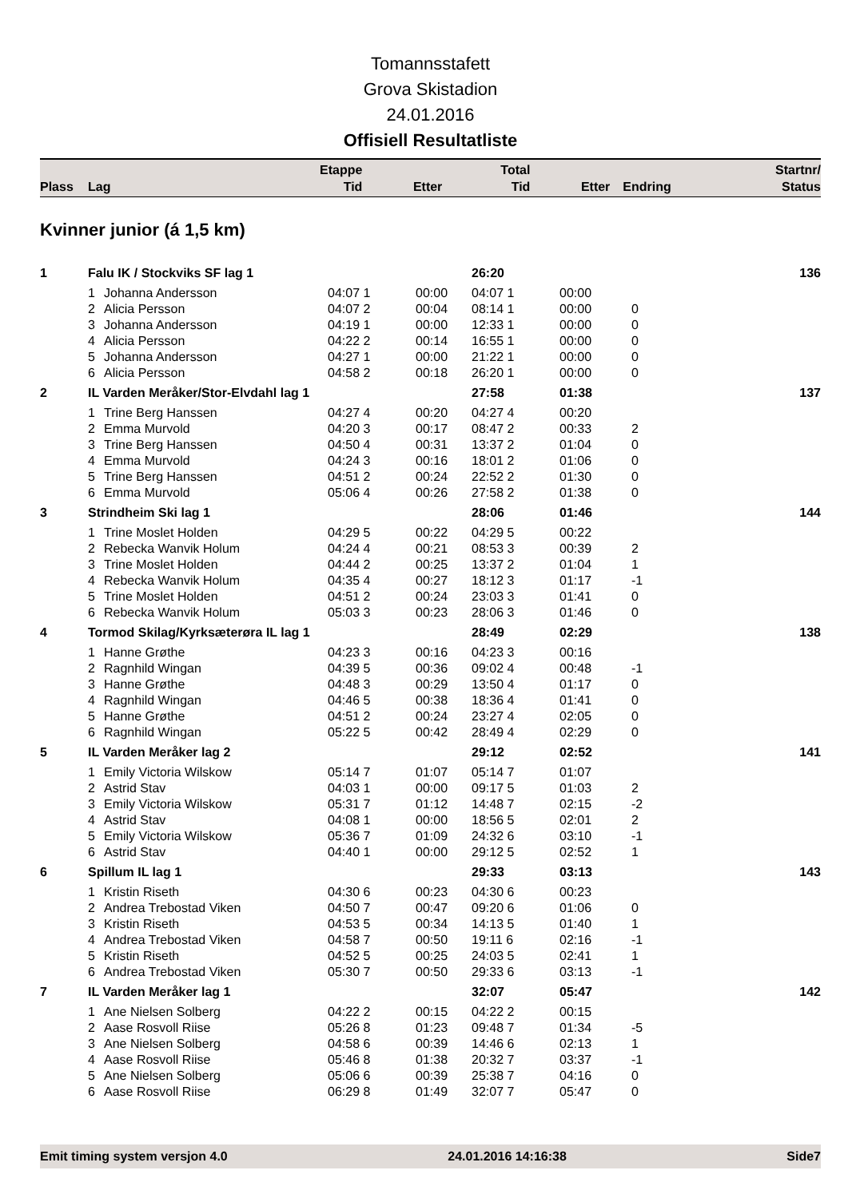Tomannsstafett
Grova Skistadion
24.01.2016
Offisiell Resultatliste
| Plass | Lag | Etappe Tid | Etter | Total Tid | Etter | Endring | Startnr/ Status |
| --- | --- | --- | --- | --- | --- | --- | --- |
Kvinner junior (á 1,5 km)
| 1 | Falu IK / Stockviks SF lag 1 | | | | 26:20 | | | 136 |
| | 1 | Johanna Andersson | 04:07 1 | 00:00 | 04:07 1 | 00:00 | | |
| | 2 | Alicia Persson | 04:07 2 | 00:04 | 08:14 1 | 00:00 | 0 | |
| | 3 | Johanna Andersson | 04:19 1 | 00:00 | 12:33 1 | 00:00 | 0 | |
| | 4 | Alicia Persson | 04:22 2 | 00:14 | 16:55 1 | 00:00 | 0 | |
| | 5 | Johanna Andersson | 04:27 1 | 00:00 | 21:22 1 | 00:00 | 0 | |
| | 6 | Alicia Persson | 04:58 2 | 00:18 | 26:20 1 | 00:00 | 0 | |
| 2 | IL Varden Meråker/Stor-Elvdahl lag 1 | | | | 27:58 | 01:38 | | 137 |
| | 1 | Trine Berg Hanssen | 04:27 4 | 00:20 | 04:27 4 | 00:20 | | |
| | 2 | Emma Murvold | 04:20 3 | 00:17 | 08:47 2 | 00:33 | 2 | |
| | 3 | Trine Berg Hanssen | 04:50 4 | 00:31 | 13:37 2 | 01:04 | 0 | |
| | 4 | Emma Murvold | 04:24 3 | 00:16 | 18:01 2 | 01:06 | 0 | |
| | 5 | Trine Berg Hanssen | 04:51 2 | 00:24 | 22:52 2 | 01:30 | 0 | |
| | 6 | Emma Murvold | 05:06 4 | 00:26 | 27:58 2 | 01:38 | 0 | |
| 3 | Strindheim Ski lag 1 | | | | 28:06 | 01:46 | | 144 |
| | 1 | Trine Moslet Holden | 04:29 5 | 00:22 | 04:29 5 | 00:22 | | |
| | 2 | Rebecka Wanvik Holum | 04:24 4 | 00:21 | 08:53 3 | 00:39 | 2 | |
| | 3 | Trine Moslet Holden | 04:44 2 | 00:25 | 13:37 2 | 01:04 | 1 | |
| | 4 | Rebecka Wanvik Holum | 04:35 4 | 00:27 | 18:12 3 | 01:17 | -1 | |
| | 5 | Trine Moslet Holden | 04:51 2 | 00:24 | 23:03 3 | 01:41 | 0 | |
| | 6 | Rebecka Wanvik Holum | 05:03 3 | 00:23 | 28:06 3 | 01:46 | 0 | |
| 4 | Tormod Skilag/Kyrksæterøra IL lag 1 | | | | 28:49 | 02:29 | | 138 |
| | 1 | Hanne Grøthe | 04:23 3 | 00:16 | 04:23 3 | 00:16 | | |
| | 2 | Ragnhild Wingan | 04:39 5 | 00:36 | 09:02 4 | 00:48 | -1 | |
| | 3 | Hanne Grøthe | 04:48 3 | 00:29 | 13:50 4 | 01:17 | 0 | |
| | 4 | Ragnhild Wingan | 04:46 5 | 00:38 | 18:36 4 | 01:41 | 0 | |
| | 5 | Hanne Grøthe | 04:51 2 | 00:24 | 23:27 4 | 02:05 | 0 | |
| | 6 | Ragnhild Wingan | 05:22 5 | 00:42 | 28:49 4 | 02:29 | 0 | |
| 5 | IL Varden Meråker lag 2 | | | | 29:12 | 02:52 | | 141 |
| | 1 | Emily Victoria Wilskow | 05:14 7 | 01:07 | 05:14 7 | 01:07 | | |
| | 2 | Astrid Stav | 04:03 1 | 00:00 | 09:17 5 | 01:03 | 2 | |
| | 3 | Emily Victoria Wilskow | 05:31 7 | 01:12 | 14:48 7 | 02:15 | -2 | |
| | 4 | Astrid Stav | 04:08 1 | 00:00 | 18:56 5 | 02:01 | 2 | |
| | 5 | Emily Victoria Wilskow | 05:36 7 | 01:09 | 24:32 6 | 03:10 | -1 | |
| | 6 | Astrid Stav | 04:40 1 | 00:00 | 29:12 5 | 02:52 | 1 | |
| 6 | Spillum IL lag 1 | | | | 29:33 | 03:13 | | 143 |
| | 1 | Kristin Riseth | 04:30 6 | 00:23 | 04:30 6 | 00:23 | | |
| | 2 | Andrea Trebostad Viken | 04:50 7 | 00:47 | 09:20 6 | 01:06 | 0 | |
| | 3 | Kristin Riseth | 04:53 5 | 00:34 | 14:13 5 | 01:40 | 1 | |
| | 4 | Andrea Trebostad Viken | 04:58 7 | 00:50 | 19:11 6 | 02:16 | -1 | |
| | 5 | Kristin Riseth | 04:52 5 | 00:25 | 24:03 5 | 02:41 | 1 | |
| | 6 | Andrea Trebostad Viken | 05:30 7 | 00:50 | 29:33 6 | 03:13 | -1 | |
| 7 | IL Varden Meråker lag 1 | | | | 32:07 | 05:47 | | 142 |
| | 1 | Ane Nielsen Solberg | 04:22 2 | 00:15 | 04:22 2 | 00:15 | | |
| | 2 | Aase Rosvoll Riise | 05:26 8 | 01:23 | 09:48 7 | 01:34 | -5 | |
| | 3 | Ane Nielsen Solberg | 04:58 6 | 00:39 | 14:46 6 | 02:13 | 1 | |
| | 4 | Aase Rosvoll Riise | 05:46 8 | 01:38 | 20:32 7 | 03:37 | -1 | |
| | 5 | Ane Nielsen Solberg | 05:06 6 | 00:39 | 25:38 7 | 04:16 | 0 | |
| | 6 | Aase Rosvoll Riise | 06:29 8 | 01:49 | 32:07 7 | 05:47 | 0 | |
Emit timing system versjon 4.0 24.01.2016 14:16:38 Side7